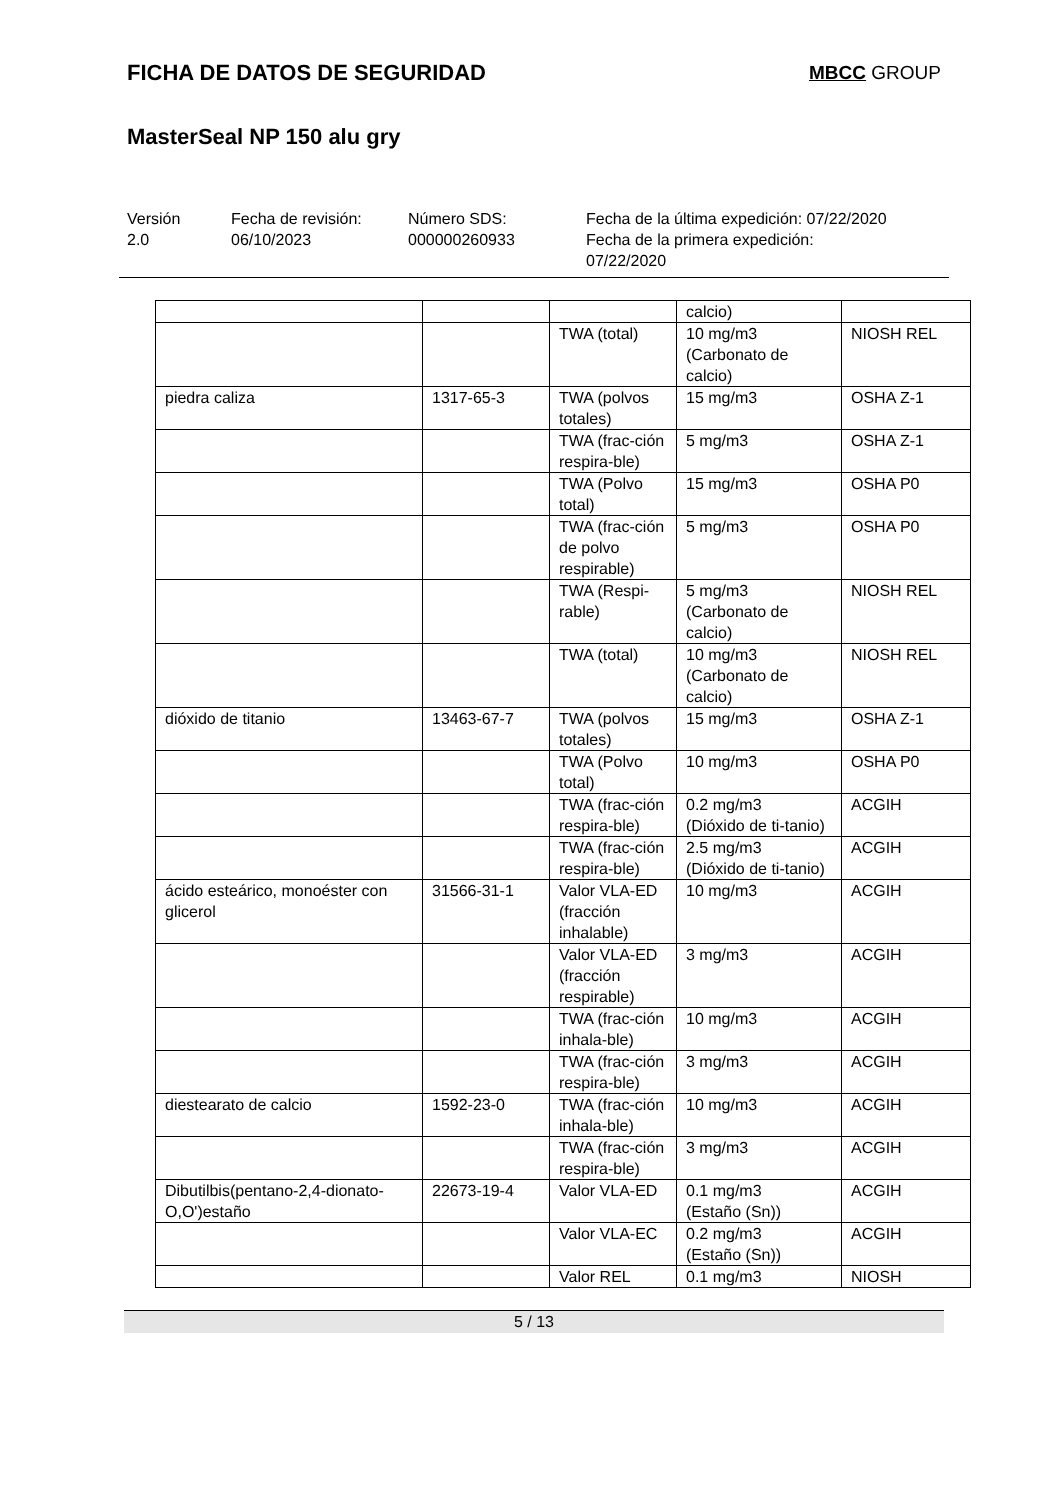FICHA DE DATOS DE SEGURIDAD
MBCC GROUP
MasterSeal NP 150 alu gry
Versión
2.0
Fecha de revisión:
06/10/2023
Número SDS:
000000260933
Fecha de la última expedición: 07/22/2020
Fecha de la primera expedición:
07/22/2020
| | | | calcio) | |
| | | TWA (total) | 10 mg/m3 (Carbonato de calcio) | NIOSH REL |
| piedra caliza | 1317-65-3 | TWA (polvos totales) | 15 mg/m3 | OSHA Z-1 |
| | | TWA (frac-ción respira-ble) | 5 mg/m3 | OSHA Z-1 |
| | | TWA (Polvo total) | 15 mg/m3 | OSHA P0 |
| | | TWA (frac-ción de polvo respirable) | 5 mg/m3 | OSHA P0 |
| | | TWA (Respi-rable) | 5 mg/m3 (Carbonato de calcio) | NIOSH REL |
| | | TWA (total) | 10 mg/m3 (Carbonato de calcio) | NIOSH REL |
| dióxido de titanio | 13463-67-7 | TWA (polvos totales) | 15 mg/m3 | OSHA Z-1 |
| | | TWA (Polvo total) | 10 mg/m3 | OSHA P0 |
| | | TWA (frac-ción respira-ble) | 0.2 mg/m3 (Dióxido de ti-tanio) | ACGIH |
| | | TWA (frac-ción respira-ble) | 2.5 mg/m3 (Dióxido de ti-tanio) | ACGIH |
| ácido esteárico, monoéster con glicerol | 31566-31-1 | Valor VLA-ED (fracción inhalable) | 10 mg/m3 | ACGIH |
| | | Valor VLA-ED (fracción respirable) | 3 mg/m3 | ACGIH |
| | | TWA (frac-ción inhala-ble) | 10 mg/m3 | ACGIH |
| | | TWA (frac-ción respira-ble) | 3 mg/m3 | ACGIH |
| diestearato de calcio | 1592-23-0 | TWA (frac-ción inhala-ble) | 10 mg/m3 | ACGIH |
| | | TWA (frac-ción respira-ble) | 3 mg/m3 | ACGIH |
| Dibutilbis(pentano-2,4-dionato-O,O')estaño | 22673-19-4 | Valor VLA-ED | 0.1 mg/m3 (Estaño (Sn)) | ACGIH |
| | | Valor VLA-EC | 0.2 mg/m3 (Estaño (Sn)) | ACGIH |
| | | Valor REL | 0.1 mg/m3 | NIOSH |
5 / 13